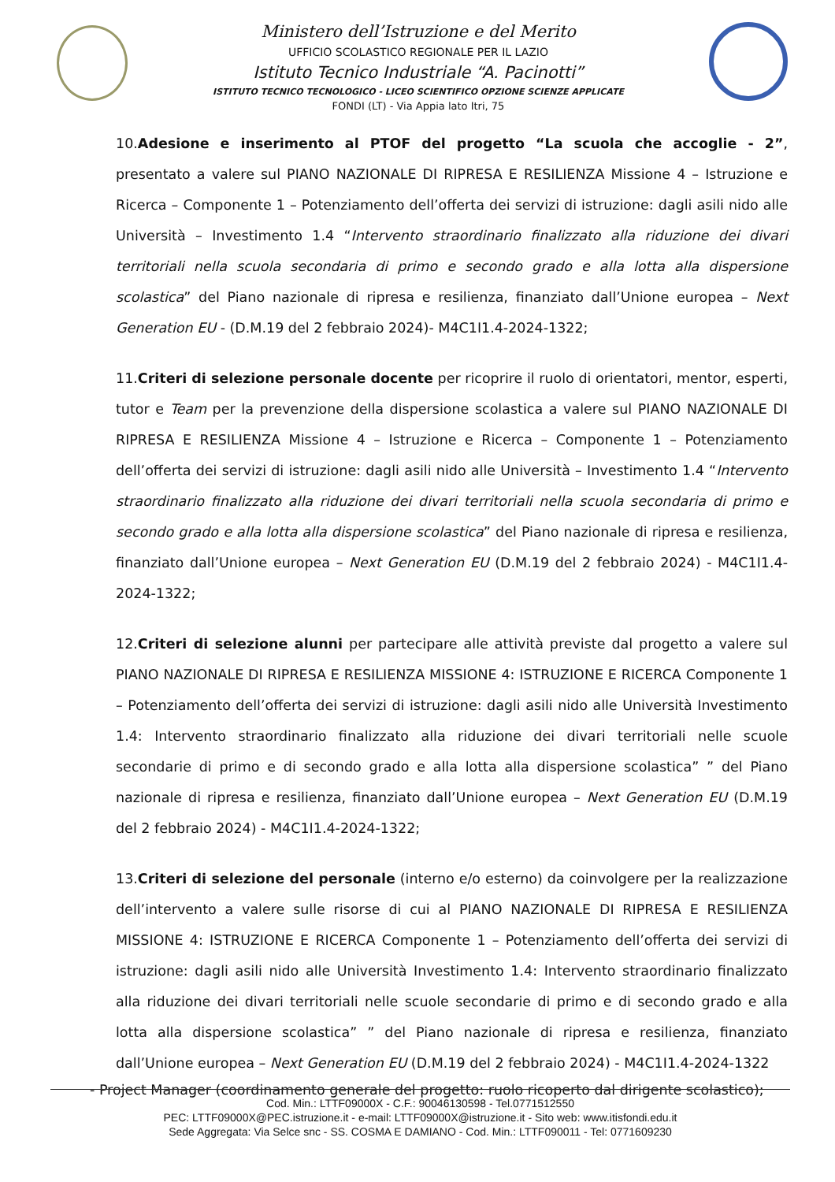Ministero dell’Istruzione e del Merito
UFFICIO SCOLASTICO REGIONALE PER IL LAZIO
Istituto Tecnico Industriale “A. Pacinotti”
ISTITUTO TECNICO TECNOLOGICO - LICEO SCIENTIFICO OPZIONE SCIENZE APPLICATE
FONDI (LT) - Via Appia lato Itri, 75
10.Adesione e inserimento al PTOF del progetto “La scuola che accoglie - 2”, presentato a valere sul PIANO NAZIONALE DI RIPRESA E RESILIENZA Missione 4 – Istruzione e Ricerca – Componente 1 – Potenziamento dell’offerta dei servizi di istruzione: dagli asili nido alle Università – Investimento 1.4 “Intervento straordinario finalizzato alla riduzione dei divari territoriali nella scuola secondaria di primo e secondo grado e alla lotta alla dispersione scolastica” del Piano nazionale di ripresa e resilienza, finanziato dall’Unione europea – Next Generation EU - (D.M.19 del 2 febbraio 2024)- M4C1I1.4-2024-1322;
11.Criteri di selezione personale docente per ricoprire il ruolo di orientatori, mentor, esperti, tutor e Team per la prevenzione della dispersione scolastica a valere sul PIANO NAZIONALE DI RIPRESA E RESILIENZA Missione 4 – Istruzione e Ricerca – Componente 1 – Potenziamento dell’offerta dei servizi di istruzione: dagli asili nido alle Università – Investimento 1.4 “Intervento straordinario finalizzato alla riduzione dei divari territoriali nella scuola secondaria di primo e secondo grado e alla lotta alla dispersione scolastica” del Piano nazionale di ripresa e resilienza, finanziato dall’Unione europea – Next Generation EU (D.M.19 del 2 febbraio 2024) - M4C1I1.4-2024-1322;
12.Criteri di selezione alunni per partecipare alle attività previste dal progetto a valere sul PIANO NAZIONALE DI RIPRESA E RESILIENZA MISSIONE 4: ISTRUZIONE E RICERCA Componente 1 – Potenziamento dell’offerta dei servizi di istruzione: dagli asili nido alle Università Investimento 1.4: Intervento straordinario finalizzato alla riduzione dei divari territoriali nelle scuole secondarie di primo e di secondo grado e alla lotta alla dispersione scolastica” ” del Piano nazionale di ripresa e resilienza, finanziato dall’Unione europea – Next Generation EU (D.M.19 del 2 febbraio 2024) - M4C1I1.4-2024-1322;
13.Criteri di selezione del personale (interno e/o esterno) da coinvolgere per la realizzazione dell’intervento a valere sulle risorse di cui al PIANO NAZIONALE DI RIPRESA E RESILIENZA MISSIONE 4: ISTRUZIONE E RICERCA Componente 1 – Potenziamento dell’offerta dei servizi di istruzione: dagli asili nido alle Università Investimento 1.4: Intervento straordinario finalizzato alla riduzione dei divari territoriali nelle scuole secondarie di primo e di secondo grado e alla lotta alla dispersione scolastica” ” del Piano nazionale di ripresa e resilienza, finanziato dall’Unione europea – Next Generation EU (D.M.19 del 2 febbraio 2024) - M4C1I1.4-2024-1322
- Project Manager (coordinamento generale del progetto: ruolo ricoperto dal dirigente scolastico);
Cod. Min.: LTTF09000X - C.F.: 90046130598 - Tel.0771512550
PEC: LTTF09000X@PEC.istruzione.it - e-mail: LTTF09000X@istruzione.it - Sito web: www.itisfondi.edu.it
Sede Aggregata: Via Selce snc - SS. COSMA E DAMIANO - Cod. Min.: LTTF090011 - Tel: 0771609230